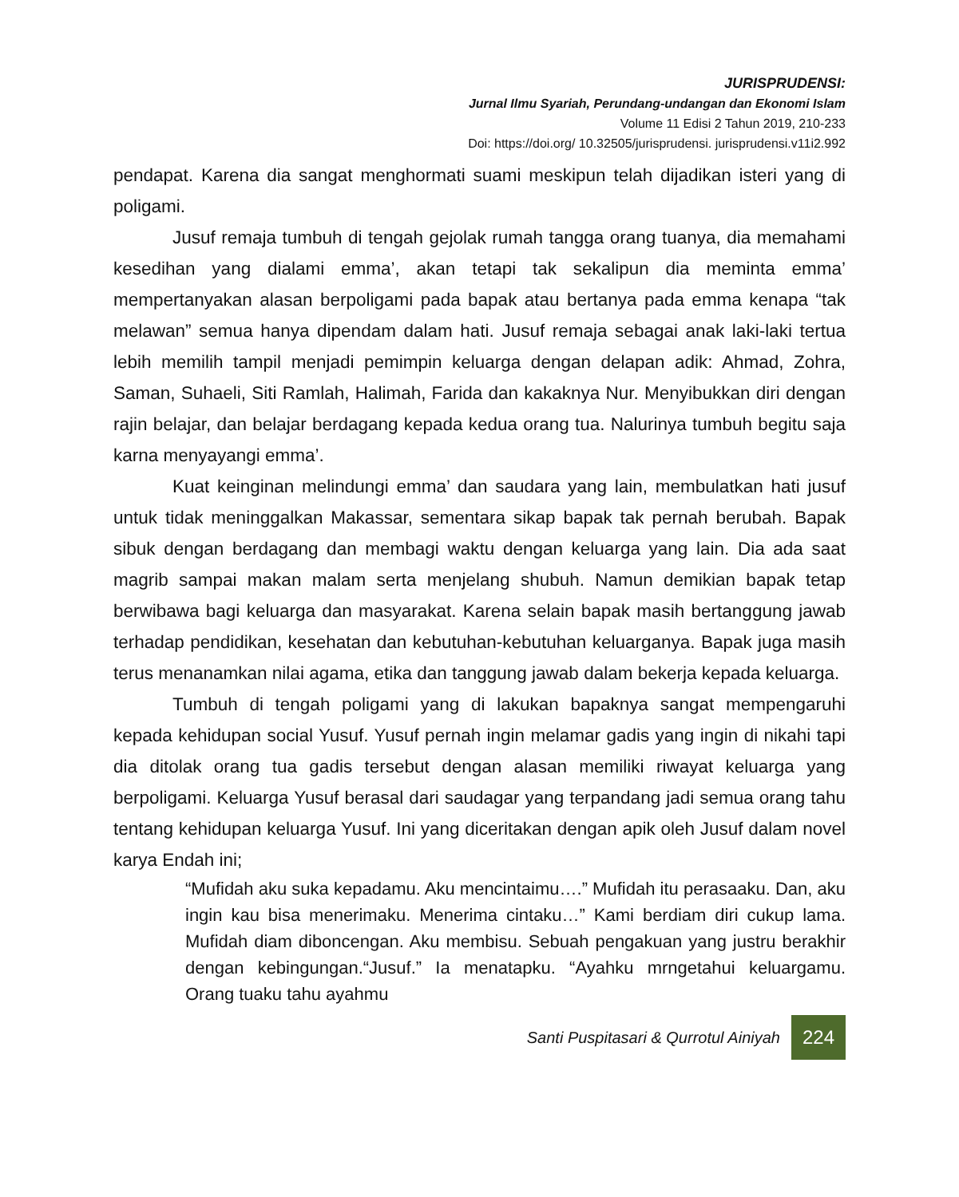JURISPRUDENSI:
Jurnal Ilmu Syariah, Perundang-undangan dan Ekonomi Islam
Volume 11 Edisi 2 Tahun 2019, 210-233
Doi: https://doi.org/ 10.32505/jurisprudensi. jurisprudensi.v11i2.992
pendapat. Karena dia sangat menghormati suami meskipun telah dijadikan isteri yang di poligami.
Jusuf remaja tumbuh di tengah gejolak rumah tangga orang tuanya, dia memahami kesedihan yang dialami emma’, akan tetapi tak sekalipun dia meminta emma’ mempertanyakan alasan berpoligami pada bapak atau bertanya pada emma kenapa “tak melawan” semua hanya dipendam dalam hati. Jusuf remaja sebagai anak laki-laki tertua lebih memilih tampil menjadi pemimpin keluarga dengan delapan adik: Ahmad, Zohra, Saman, Suhaeli, Siti Ramlah, Halimah, Farida dan kakaknya Nur. Menyibukkan diri dengan rajin belajar, dan belajar berdagang kepada kedua orang tua. Nalurinya tumbuh begitu saja karna menyayangi emma’.
Kuat keinginan melindungi emma’ dan saudara yang lain, membulatkan hati jusuf untuk tidak meninggalkan Makassar, sementara sikap bapak tak pernah berubah. Bapak sibuk dengan berdagang dan membagi waktu dengan keluarga yang lain. Dia ada saat magrib sampai makan malam serta menjelang shubuh. Namun demikian bapak tetap berwibawa bagi keluarga dan masyarakat. Karena selain bapak masih bertanggung jawab terhadap pendidikan, kesehatan dan kebutuhan-kebutuhan keluarganya. Bapak juga masih terus menanamkan nilai agama, etika dan tanggung jawab dalam bekerja kepada keluarga.
Tumbuh di tengah poligami yang di lakukan bapaknya sangat mempengaruhi kepada kehidupan social Yusuf. Yusuf pernah ingin melamar gadis yang ingin di nikahi tapi dia ditolak orang tua gadis tersebut dengan alasan memiliki riwayat keluarga yang berpoligami. Keluarga Yusuf berasal dari saudagar yang terpandang jadi semua orang tahu tentang kehidupan keluarga Yusuf. Ini yang diceritakan dengan apik oleh Jusuf dalam novel karya Endah ini;
“Mufidah aku suka kepadamu. Aku mencintaimu….” Mufidah itu perasaaku. Dan, aku ingin kau bisa menerimaku. Menerima cintaku…” Kami berdiam diri cukup lama. Mufidah diam dibonceng­an. Aku membisu. Sebuah pengakuan yang justru berakhir dengan kebingungan.“Jusuf.” Ia menatapku. “Ayahku mrngetahui keluargamu. Orang tuaku tahu ayahmu
Santi Puspitasari & Qurrotul Ainiyah 224